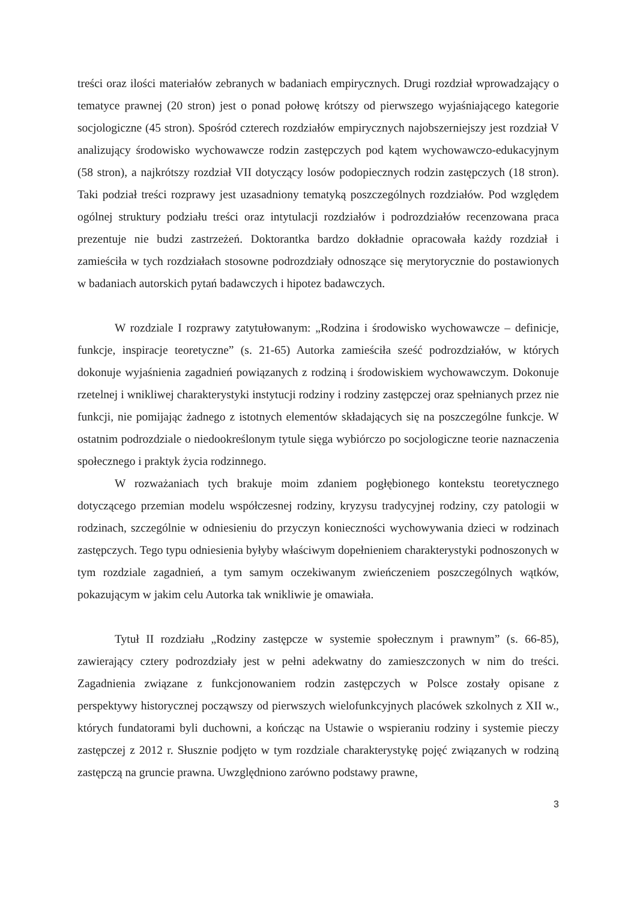treści oraz ilości materiałów zebranych w badaniach empirycznych. Drugi rozdział wprowadzający o tematyce prawnej (20 stron) jest o ponad połowę krótszy od pierwszego wyjaśniającego kategorie socjologiczne (45 stron). Spośród czterech rozdziałów empirycznych najobszerniejszy jest rozdział V analizujący środowisko wychowawcze rodzin zastępczych pod kątem wychowawczo-edukacyjnym (58 stron), a najkrótszy rozdział VII dotyczący losów podopiecznych rodzin zastępczych (18 stron). Taki podział treści rozprawy jest uzasadniony tematyką poszczególnych rozdziałów. Pod względem ogólnej struktury podziału treści oraz intytulacji rozdziałów i podrozdziałów recenzowana praca prezentuje nie budzi zastrzeżeń. Doktorantka bardzo dokładnie opracowała każdy rozdział i zamieściła w tych rozdziałach stosowne podrozdziały odnoszące się merytorycznie do postawionych w badaniach autorskich pytań badawczych i hipotez badawczych.
W rozdziale I rozprawy zatytułowanym: „Rodzina i środowisko wychowawcze – definicje, funkcje, inspiracje teoretyczne” (s. 21-65) Autorka zamieściła sześć podrozdziałów, w których dokonuje wyjaśnienia zagadnień powiązanych z rodziną i środowiskiem wychowawczym. Dokonuje rzetelnej i wnikliwej charakterystyki instytucji rodziny i rodziny zastępczej oraz spełnianych przez nie funkcji, nie pomijając żadnego z istotnych elementów składających się na poszczególne funkcje. W ostatnim podrozdziale o niedookreślonym tytule sięga wybiórczo po socjologiczne teorie naznaczenia społecznego i praktyk życia rodzinnego.
W rozważaniach tych brakuje moim zdaniem pogłębionego kontekstu teoretycznego dotyczącego przemian modelu współczesnej rodziny, kryzysu tradycyjnej rodziny, czy patologii w rodzinach, szczególnie w odniesieniu do przyczyn konieczności wychowywania dzieci w rodzinach zastępczych. Tego typu odniesienia byłyby właściwym dopełnieniem charakterystyki podnoszonych w tym rozdziale zagadnień, a tym samym oczekiwanym zwieńczeniem poszczególnych wątków, pokazującym w jakim celu Autorka tak wnikliwie je omawiała.
Tytuł II rozdziału „Rodziny zastępcze w systemie społecznym i prawnym” (s. 66-85), zawierający cztery podrozdziały jest w pełni adekwatny do zamieszczonych w nim do treści. Zagadnienia związane z funkcjonowaniem rodzin zastępczych w Polsce zostały opisane z perspektywy historycznej począwszy od pierwszych wielofunkcyjnych placówek szkolnych z XII w., których fundatorami byli duchowni, a kończąc na Ustawie o wspieraniu rodziny i systemie pieczy zastępczej z 2012 r. Słusznie podjęto w tym rozdziale charakterystykę pojęć związanych w rodziną zastępczą na gruncie prawna. Uwzględniono zarówno podstawy prawne,
3